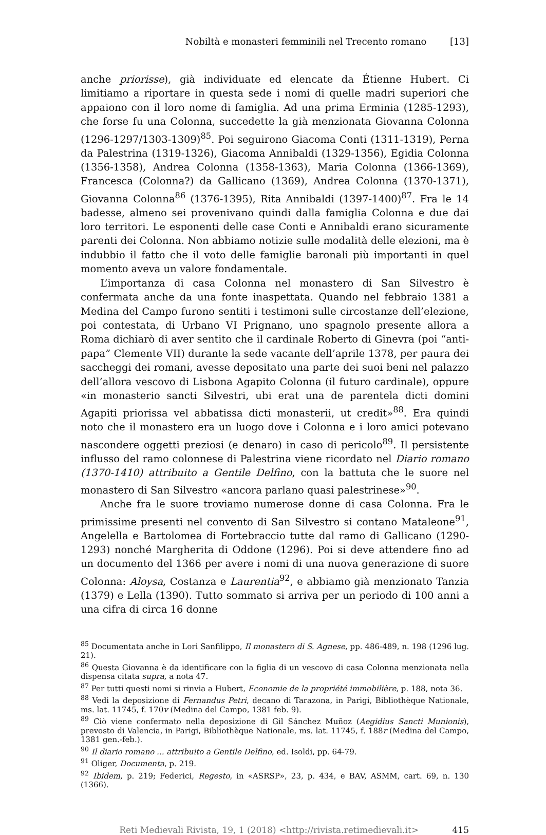Nobiltà e monasteri femminili nel Trecento romano [13]
anche priorisse), già individuate ed elencate da Étienne Hubert. Ci limitiamo a riportare in questa sede i nomi di quelle madri superiori che appaiono con il loro nome di famiglia. Ad una prima Erminia (1285-1293), che forse fu una Colonna, succedette la già menzionata Giovanna Colonna (1296-1297/1303-1309)<sup>85</sup>. Poi seguirono Giacoma Conti (1311-1319), Perna da Palestrina (1319-1326), Giacoma Annibaldi (1329-1356), Egidia Colonna (1356-1358), Andrea Colonna (1358-1363), Maria Colonna (1366-1369), Francesca (Colonna?) da Gallicano (1369), Andrea Colonna (1370-1371), Giovanna Colonna<sup>86</sup> (1376-1395), Rita Annibaldi (1397-1400)<sup>87</sup>. Fra le 14 badesse, almeno sei provenivano quindi dalla famiglia Colonna e due dai loro territori. Le esponenti delle case Conti e Annibaldi erano sicuramente parenti dei Colonna. Non abbiamo notizie sulle modalità delle elezioni, ma è indubbio il fatto che il voto delle famiglie baronali più importanti in quel momento aveva un valore fondamentale.
L’importanza di casa Colonna nel monastero di San Silvestro è confermata anche da una fonte inaspettata. Quando nel febbraio 1381 a Medina del Campo furono sentiti i testimoni sulle circostanze dell’elezione, poi contestata, di Urbano VI Prignano, uno spagnolo presente allora a Roma dichiarò di aver sentito che il cardinale Roberto di Ginevra (poi “anti-papa” Clemente VII) durante la sede vacante dell’aprile 1378, per paura dei saccheggi dei romani, avesse depositato una parte dei suoi beni nel palazzo dell’allora vescovo di Lisbona Agapito Colonna (il futuro cardinale), oppure «in monasterio sancti Silvestri, ubi erat una de parentela dicti domini Agapiti priorissa vel abbatissa dicti monasterii, ut credit»<sup>88</sup>. Era quindi noto che il monastero era un luogo dove i Colonna e i loro amici potevano nascondere oggetti preziosi (e denaro) in caso di pericolo<sup>89</sup>. Il persistente influsso del ramo colonnese di Palestrina viene ricordato nel Diario romano (1370-1410) attribuito a Gentile Delfino, con la battuta che le suore nel monastero di San Silvestro «ancora parlano quasi palestrinese»<sup>90</sup>.
Anche fra le suore troviamo numerose donne di casa Colonna. Fra le primissime presenti nel convento di San Silvestro si contano Mataleone<sup>91</sup>, Angelella e Bartolomea di Fortebraccio tutte dal ramo di Gallicano (1290-1293) nonché Margherita di Oddone (1296). Poi si deve attendere fino ad un documento del 1366 per avere i nomi di una nuova generazione di suore Colonna: Aloysa, Costanza e Laurentia<sup>92</sup>, e abbiamo già menzionato Tanzia (1379) e Lella (1390). Tutto sommato si arriva per un periodo di 100 anni a una cifra di circa 16 donne
<sup>85</sup> Documentata anche in Lori Sanfilippo, Il monastero di S. Agnese, pp. 486-489, n. 198 (1296 lug. 21).
<sup>86</sup> Questa Giovanna è da identificare con la figlia di un vescovo di casa Colonna menzionata nella dispensa citata supra, a nota 47.
<sup>87</sup> Per tutti questi nomi si rinvia a Hubert, Economie de la propriété immobilière, p. 188, nota 36.
<sup>88</sup> Vedi la deposizione di Fernandus Petri, decano di Tarazona, in Parigi, Bibliothèque Nationale, ms. lat. 11745, f. 170v (Medina del Campo, 1381 feb. 9).
<sup>89</sup> Ciò viene confermato nella deposizione di Gil Sánchez Muñoz (Aegidius Sancti Munionis), prevosto di Valencia, in Parigi, Bibliothèque Nationale, ms. lat. 11745, f. 188r (Medina del Campo, 1381 gen.-feb.).
<sup>90</sup> Il diario romano ... attribuito a Gentile Delfino, ed. Isoldi, pp. 64-79.
<sup>91</sup> Oliger, Documenta, p. 219.
<sup>92</sup> Ibidem, p. 219; Federici, Regesto, in «ASRSP», 23, p. 434, e BAV, ASMM, cart. 69, n. 130 (1366).
Reti Medievali Rivista, 19, 1 (2018) <http://rivista.retimedievali.it> 415